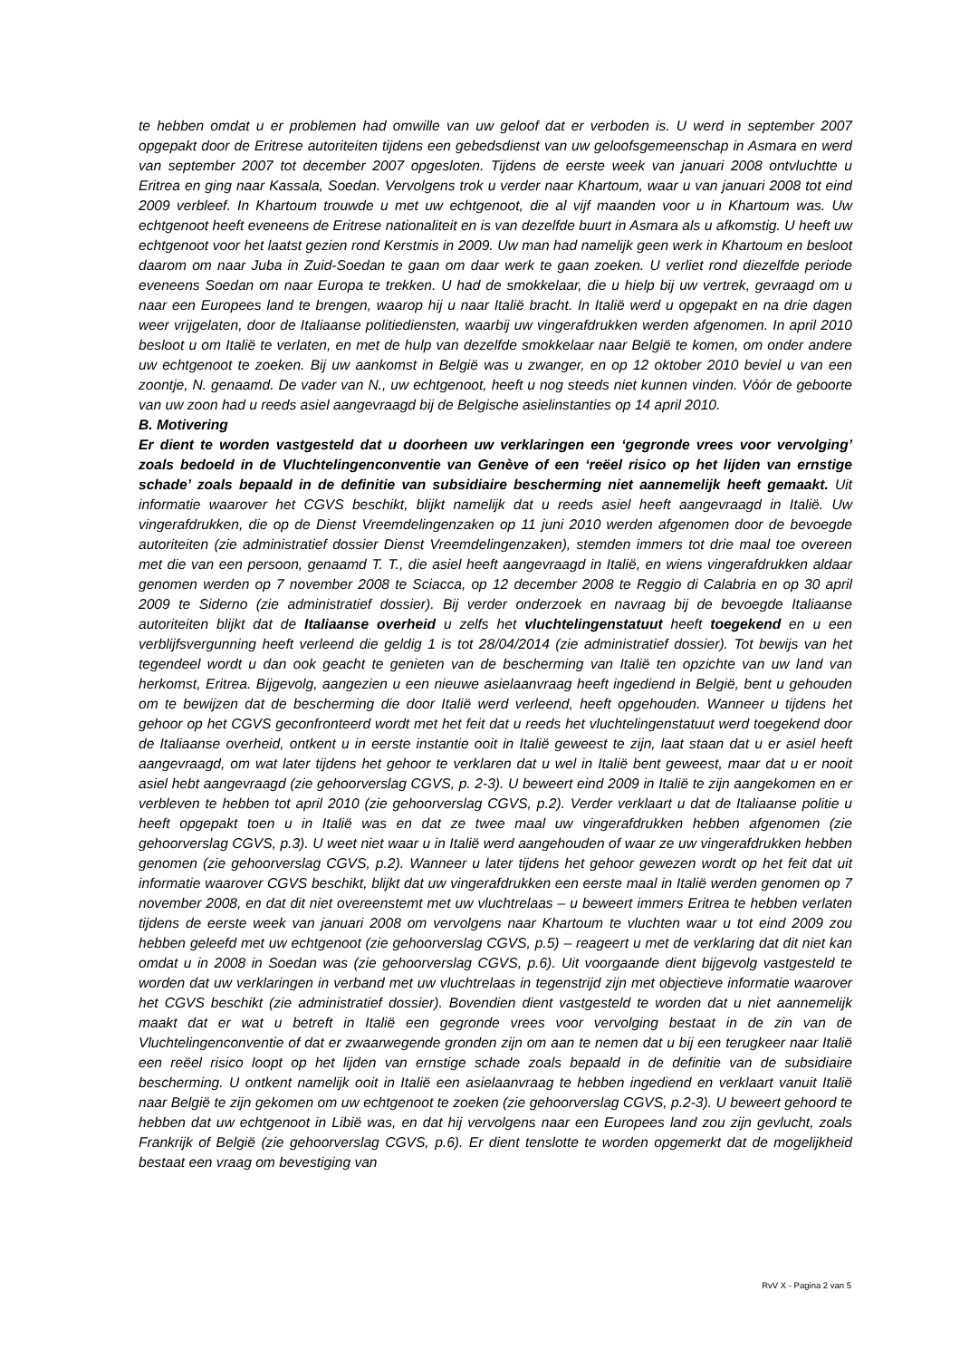te hebben omdat u er problemen had omwille van uw geloof dat er verboden is. U werd in september 2007 opgepakt door de Eritrese autoriteiten tijdens een gebedsdienst van uw geloofsgemeenschap in Asmara en werd van september 2007 tot december 2007 opgesloten. Tijdens de eerste week van januari 2008 ontvluchtte u Eritrea en ging naar Kassala, Soedan. Vervolgens trok u verder naar Khartoum, waar u van januari 2008 tot eind 2009 verbleef. In Khartoum trouwde u met uw echtgenoot, die al vijf maanden voor u in Khartoum was. Uw echtgenoot heeft eveneens de Eritrese nationaliteit en is van dezelfde buurt in Asmara als u afkomstig. U heeft uw echtgenoot voor het laatst gezien rond Kerstmis in 2009. Uw man had namelijk geen werk in Khartoum en besloot daarom om naar Juba in Zuid-Soedan te gaan om daar werk te gaan zoeken. U verliet rond diezelfde periode eveneens Soedan om naar Europa te trekken. U had de smokkelaar, die u hielp bij uw vertrek, gevraagd om u naar een Europees land te brengen, waarop hij u naar Italië bracht. In Italië werd u opgepakt en na drie dagen weer vrijgelaten, door de Italiaanse politiediensten, waarbij uw vingerafdrukken werden afgenomen. In april 2010 besloot u om Italië te verlaten, en met de hulp van dezelfde smokkelaar naar België te komen, om onder andere uw echtgenoot te zoeken. Bij uw aankomst in België was u zwanger, en op 12 oktober 2010 beviel u van een zoontje, N. genaamd. De vader van N., uw echtgenoot, heeft u nog steeds niet kunnen vinden. Vóór de geboorte van uw zoon had u reeds asiel aangevraagd bij de Belgische asielinstanties op 14 april 2010.
B. Motivering
Er dient te worden vastgesteld dat u doorheen uw verklaringen een ‘gegronde vrees voor vervolging’ zoals bedoeld in de Vluchtelingenconventie van Genève of een ‘reëel risico op het lijden van ernstige schade’ zoals bepaald in de definitie van subsidiaire bescherming niet aannemelijk heeft gemaakt. Uit informatie waarover het CGVS beschikt, blijkt namelijk dat u reeds asiel heeft aangevraagd in Italië. Uw vingerafdrukken, die op de Dienst Vreemdelingenzaken op 11 juni 2010 werden afgenomen door de bevoegde autoriteiten (zie administratief dossier Dienst Vreemdelingenzaken), stemden immers tot drie maal toe overeen met die van een persoon, genaamd T. T., die asiel heeft aangevraagd in Italië, en wiens vingerafdrukken aldaar genomen werden op 7 november 2008 te Sciacca, op 12 december 2008 te Reggio di Calabria en op 30 april 2009 te Siderno (zie administratief dossier). Bij verder onderzoek en navraag bij de bevoegde Italiaanse autoriteiten blijkt dat de Italiaanse overheid u zelfs het vluchtelingenstatuut heeft toegekend en u een verblijfsvergunning heeft verleend die geldig 1 is tot 28/04/2014 (zie administratief dossier). Tot bewijs van het tegendeel wordt u dan ook geacht te genieten van de bescherming van Italië ten opzichte van uw land van herkomst, Eritrea. Bijgevolg, aangezien u een nieuwe asielaanvraag heeft ingediend in België, bent u gehouden om te bewijzen dat de bescherming die door Italië werd verleend, heeft opgehouden. Wanneer u tijdens het gehoor op het CGVS geconfronteerd wordt met het feit dat u reeds het vluchtelingenstatuut werd toegekend door de Italiaanse overheid, ontkent u in eerste instantie ooit in Italië geweest te zijn, laat staan dat u er asiel heeft aangevraagd, om wat later tijdens het gehoor te verklaren dat u wel in Italië bent geweest, maar dat u er nooit asiel hebt aangevraagd (zie gehoorverslag CGVS, p. 2-3). U beweert eind 2009 in Italië te zijn aangekomen en er verbleven te hebben tot april 2010 (zie gehoorverslag CGVS, p.2). Verder verklaart u dat de Italiaanse politie u heeft opgepakt toen u in Italië was en dat ze twee maal uw vingerafdrukken hebben afgenomen (zie gehoorverslag CGVS, p.3). U weet niet waar u in Italië werd aangehouden of waar ze uw vingerafdrukken hebben genomen (zie gehoorverslag CGVS, p.2). Wanneer u later tijdens het gehoor gewezen wordt op het feit dat uit informatie waarover CGVS beschikt, blijkt dat uw vingerafdrukken een eerste maal in Italië werden genomen op 7 november 2008, en dat dit niet overeenstemt met uw vluchtrelaas – u beweert immers Eritrea te hebben verlaten tijdens de eerste week van januari 2008 om vervolgens naar Khartoum te vluchten waar u tot eind 2009 zou hebben geleefd met uw echtgenoot (zie gehoorverslag CGVS, p.5) – reageert u met de verklaring dat dit niet kan omdat u in 2008 in Soedan was (zie gehoorverslag CGVS, p.6). Uit voorgaande dient bijgevolg vastgesteld te worden dat uw verklaringen in verband met uw vluchtrelaas in tegenstrijd zijn met objectieve informatie waarover het CGVS beschikt (zie administratief dossier). Bovendien dient vastgesteld te worden dat u niet aannemelijk maakt dat er wat u betreft in Italië een gegronde vrees voor vervolging bestaat in de zin van de Vluchtelingenconventie of dat er zwaarwegende gronden zijn om aan te nemen dat u bij een terugkeer naar Italië een reëel risico loopt op het lijden van ernstige schade zoals bepaald in de definitie van de subsidiaire bescherming. U ontkent namelijk ooit in Italië een asielaanvraag te hebben ingediend en verklaart vanuit Italië naar België te zijn gekomen om uw echtgenoot te zoeken (zie gehoorverslag CGVS, p.2-3). U beweert gehoord te hebben dat uw echtgenoot in Libië was, en dat hij vervolgens naar een Europees land zou zijn gevlucht, zoals Frankrijk of België (zie gehoorverslag CGVS, p.6). Er dient tenslotte te worden opgemerkt dat de mogelijkheid bestaat een vraag om bevestiging van
RvV X - Pagina 2 van 5